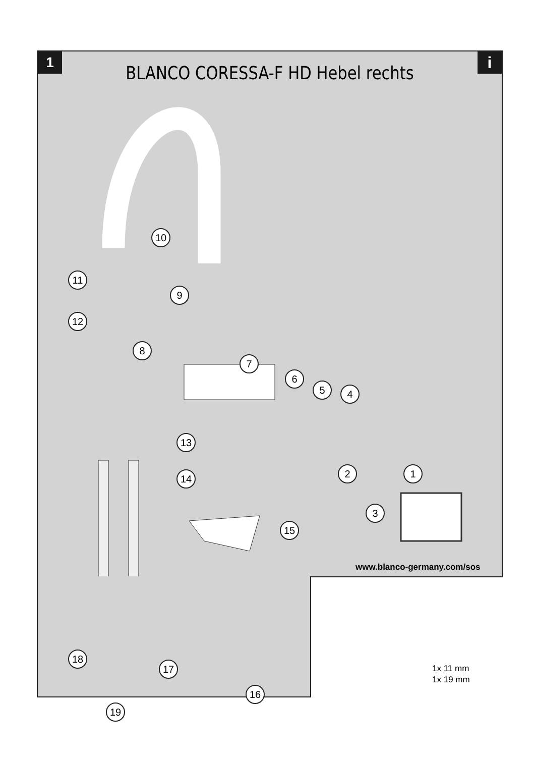1
BLANCO CORESSA-F HD Hebel rechts
i
10
11
9
12
8
7
6
5 4
13
14 2 1
3
15
18
17
16
19
www.blanco-germany.com/sos
1x 11 mm
1x 19 mm